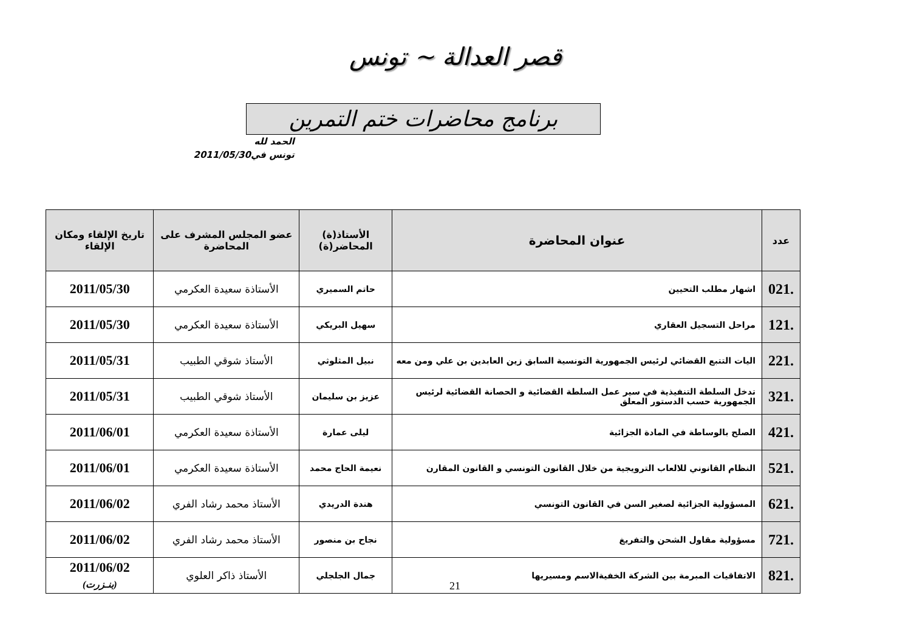قصر العدالة ~ تونس
برنامج محاضرات ختم التمرين
الحمد لله
تونس في2011/05/30
| عدد | عنوان المحاضرة | الأستاذ(ة) المحاضر(ة) | عضو المجلس المشرف على المحاضرة | تاريخ الإلقاء ومكان الإلقاء |
| --- | --- | --- | --- | --- |
| .021 | اشهار مطلب التحيين | حاتم السميري | الأستاذة سعيدة العكرمي | 2011/05/30 |
| .121 | مراحل التسجيل العقاري | سهيل البريكي | الأستاذة سعيدة العكرمي | 2011/05/30 |
| .221 | اليات التتبع القضائي لرئيس الجمهورية التونسية السابق زين العابدين بن علي ومن معه | نبيل المثلوثي | الأستاذ شوقي الطبيب | 2011/05/31 |
| .321 | تدخل السلطة التنفيذية في سير عمل السلطة القضائية و الحصانة القضائية لرئيس الجمهورية حسب الدستور المعلق | عزيز بن سليمان | الأستاذ شوقي الطبيب | 2011/05/31 |
| .421 | الصلح بالوساطة في المادة الجزائية | ليلى عمارة | الأستاذة سعيدة العكرمي | 2011/06/01 |
| .521 | النظام القانوني للالعاب الترويجية من خلال القانون التونسي و القانون المقارن | نعيمة الحاج محمد | الأستاذة سعيدة العكرمي | 2011/06/01 |
| .621 | المسؤولية الجزائية لصغير السن في القانون التونسي | هندة الدريدي | الأستاذ محمد رشاد الفري | 2011/06/02 |
| .721 | مسؤولية مقاول الشحن والتفريغ | نجاح بن منصور | الأستاذ محمد رشاد الفري | 2011/06/02 |
| .821 | الاتفاقيات المبرمة بين الشركة الخفيةالاسم ومسيريها | جمال الجلجلي | الأستاذ ذاكر العلوي | 2011/06/02 (بنـزرت) |
21